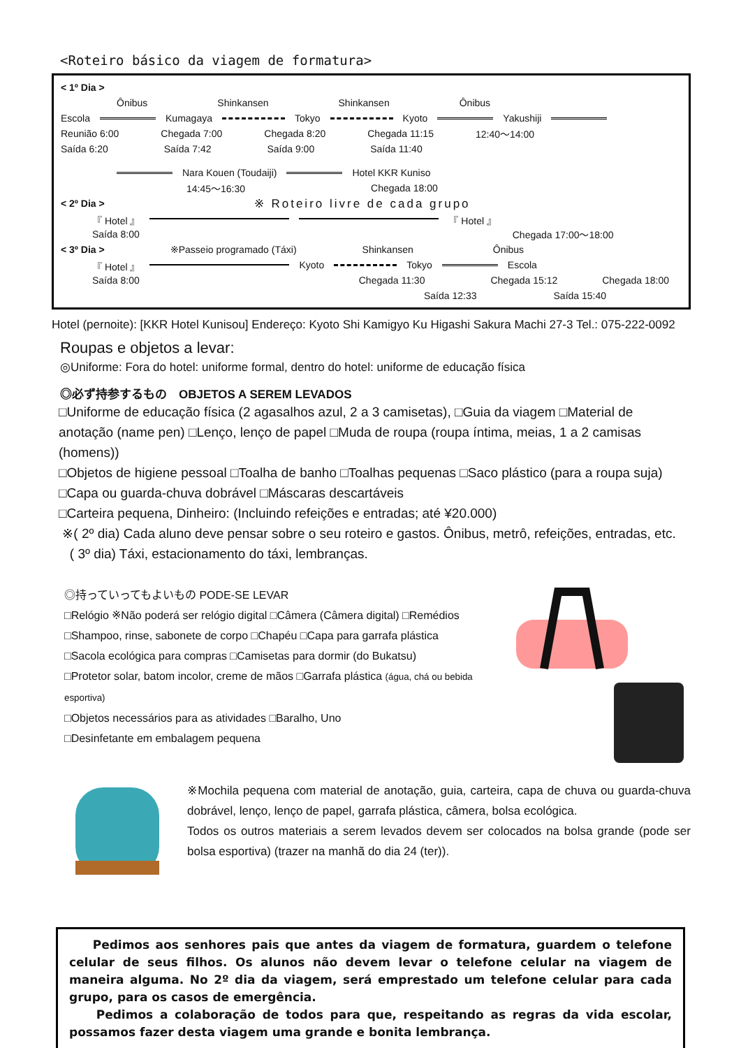<Roteiro básico da viagem de formatura>
< 1º Dia >
Ônibus Shinkansen Shinkansen Ônibus
Escola Kumagaya Tokyo Kyoto Yakushiji
Reunião 6:00 Chegada 7:00 Chegada 8:20 Chegada 11:15 12:40〜14:00
Saída 6:20 Saída 7:42 Saída 9:00 Saída 11:40
Nara Kouen (Toudaiji) Hotel KKR Kuniso
14:45〜16:30 Chegada 18:00
< 2º Dia > ※ Roteiro livre de cada grupo
『 Hotel 』 『 Hotel 』
Saída 8:00 Chegada 17:00〜18:00
< 3º Dia > ※Passeio programado (Táxi) Shinkansen Ônibus
『 Hotel 』 Kyoto Tokyo Escola
Saída 8:00 Chegada 11:30 Chegada 15:12 Chegada 18:00
Saída 12:33 Saída 15:40
Hotel (pernoite): [KKR Hotel Kunisou] Endereço: Kyoto Shi Kamigyo Ku Higashi Sakura Machi 27-3 Tel.: 075-222-0092
Roupas e objetos a levar:
◎Uniforme: Fora do hotel: uniforme formal, dentro do hotel: uniforme de educação física
◎必ず持参するもの　OBJETOS A SEREM LEVADOS
□Uniforme de educação física (2 agasalhos azul, 2 a 3 camisetas), □Guia da viagem □Material de anotação (name pen) □Lenço, lenço de papel □Muda de roupa (roupa íntima, meias, 1 a 2 camisas (homens))
□Objetos de higiene pessoal □Toalha de banho □Toalhas pequenas □Saco plástico (para a roupa suja)
□Capa ou guarda-chuva dobrável □Máscaras descartáveis
□Carteira pequena, Dinheiro: (Incluindo refeições e entradas; até ¥20.000)
※( 2º dia) Cada aluno deve pensar sobre o seu roteiro e gastos. Ônibus, metrô, refeições, entradas, etc.
( 3º dia) Táxi, estacionamento do táxi, lembranças.
◎持っていってもよいもの PODE-SE LEVAR
□Relógio ※Não poderá ser relógio digital □Câmera (Câmera digital) □Remédios
□Shampoo, rinse, sabonete de corpo □Chapéu □Capa para garrafa plástica
□Sacola ecológica para compras □Camisetas para dormir (do Bukatsu)
□Protetor solar, batom incolor, creme de mãos □Garrafa plástica (água, chá ou bebida esportiva)
□Objetos necessários para as atividades □Baralho, Uno
□Desinfetante em embalagem pequena
※Mochila pequena com material de anotação, guia, carteira, capa de chuva ou guarda-chuva dobrável, lenço, lenço de papel, garrafa plástica, câmera, bolsa ecológica.
Todos os outros materiais a serem levados devem ser colocados na bolsa grande (pode ser bolsa esportiva) (trazer na manhã do dia 24 (ter)).
Pedimos aos senhores pais que antes da viagem de formatura, guardem o telefone celular de seus filhos. Os alunos não devem levar o telefone celular na viagem de maneira alguma. No 2º dia da viagem, será emprestado um telefone celular para cada grupo, para os casos de emergência.
Pedimos a colaboração de todos para que, respeitando as regras da vida escolar, possamos fazer desta viagem uma grande e bonita lembrança.